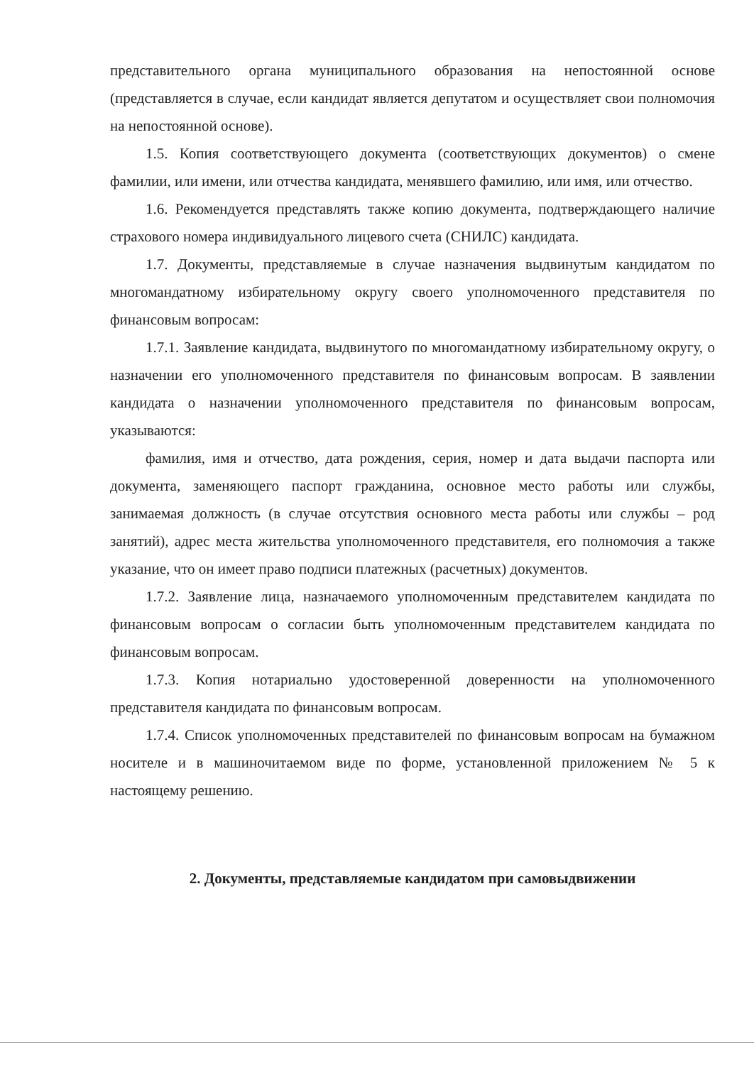представительного органа муниципального образования на непостоянной основе (представляется в случае, если кандидат является депутатом и осуществляет свои полномочия на непостоянной основе).
1.5. Копия соответствующего документа (соответствующих документов) о смене фамилии, или имени, или отчества кандидата, менявшего фамилию, или имя, или отчество.
1.6. Рекомендуется представлять также копию документа, подтверждающего наличие страхового номера индивидуального лицевого счета (СНИЛС) кандидата.
1.7. Документы, представляемые в случае назначения выдвинутым кандидатом по многомандатному избирательному округу своего уполномоченного представителя по финансовым вопросам:
1.7.1. Заявление кандидата, выдвинутого по многомандатному избирательному округу, о назначении его уполномоченного представителя по финансовым вопросам. В заявлении кандидата о назначении уполномоченного представителя по финансовым вопросам, указываются:
фамилия, имя и отчество, дата рождения, серия, номер и дата выдачи паспорта или документа, заменяющего паспорт гражданина, основное место работы или службы, занимаемая должность (в случае отсутствия основного места работы или службы – род занятий), адрес места жительства уполномоченного представителя, его полномочия а также указание, что он имеет право подписи платежных (расчетных) документов.
1.7.2. Заявление лица, назначаемого уполномоченным представителем кандидата по финансовым вопросам о согласии быть уполномоченным представителем кандидата по финансовым вопросам.
1.7.3. Копия нотариально удостоверенной доверенности на уполномоченного представителя кандидата по финансовым вопросам.
1.7.4. Список уполномоченных представителей по финансовым вопросам на бумажном носителе и в машиночитаемом виде по форме, установленной приложением № 5 к настоящему решению.
2. Документы, представляемые кандидатом при самовыдвижении